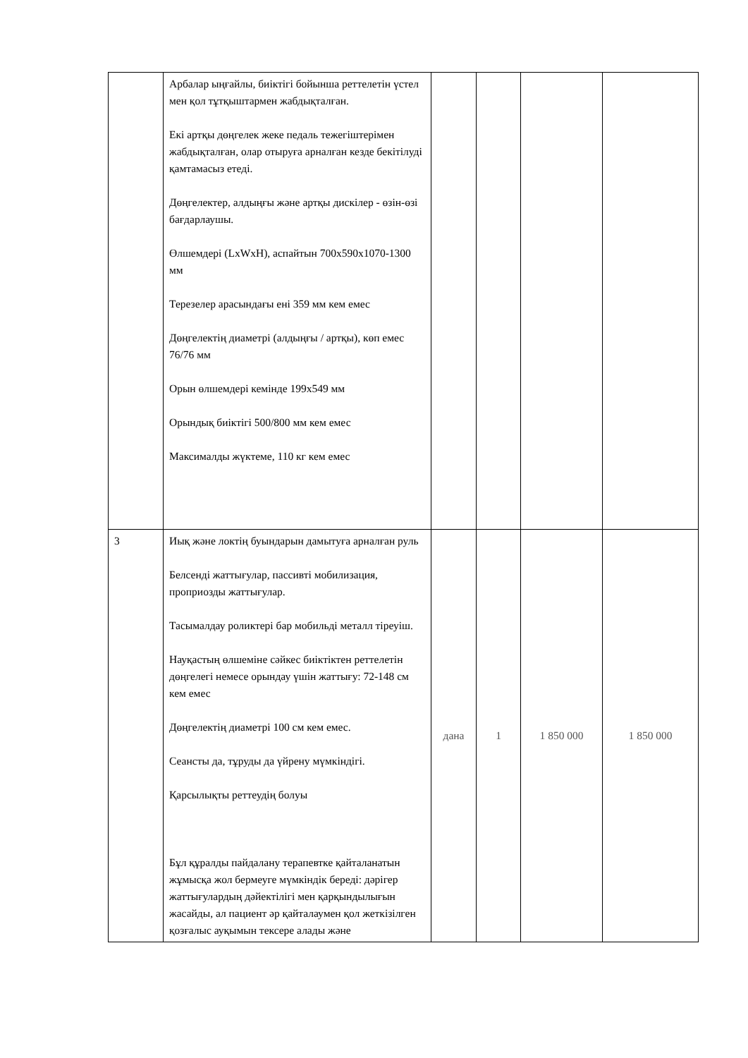| | Арбалар ыңғайлы, биіктігі бойынша реттелетін үстел мен қол тұтқыштармен жабдықталған. Екі артқы дөңгелек жеке педаль тежегіштерімен жабдықталған, олар отыруға арналған кезде бекітілуді қамтамасыз етеді. Дөңгелектер, алдыңғы және артқы дискілер - өзін-өзі бағдарлаушы. Өлшемдері (LxWxH), аспайтын 700x590x1070-1300 мм Терезелер арасындағы ені 359 мм кем емес Дөңгелектің диаметрі (алдыңғы / артқы), көп емес 76/76 мм Орын өлшемдері кемінде 199x549 мм Орындық биіктігі 500/800 мм кем емес Максималды жүктеме, 110 кг кем емес | | | | |
| 3 | Иық және локтің буындарын дамытуға арналған руль Белсенді жаттығулар, пассивті мобилизация, проприозды жаттығулар. Тасымалдау роликтері бар мобильді металл тіреуіш. Науқастың өлшеміне сәйкес биіктіктен реттелетін дөңгелегі немесе орындау үшін жаттығу: 72-148 см кем емес Дөңгелектің диаметрі 100 см кем емес. Сеансты да, тұруды да үйрену мүмкіндігі. Қарсылықты реттеудің болуы Бұл құралды пайдалану терапевтке қайталанатын жұмысқа жол бермеуге мүмкіндік береді: дәрігер жаттығулардың дәйектілігі мен қарқындылығын жасайды, ал пациент әр қайталаумен қол жеткізілген қозғалыс ауқымын тексере алады және | дана | 1 | 1 850 000 | 1 850 000 |